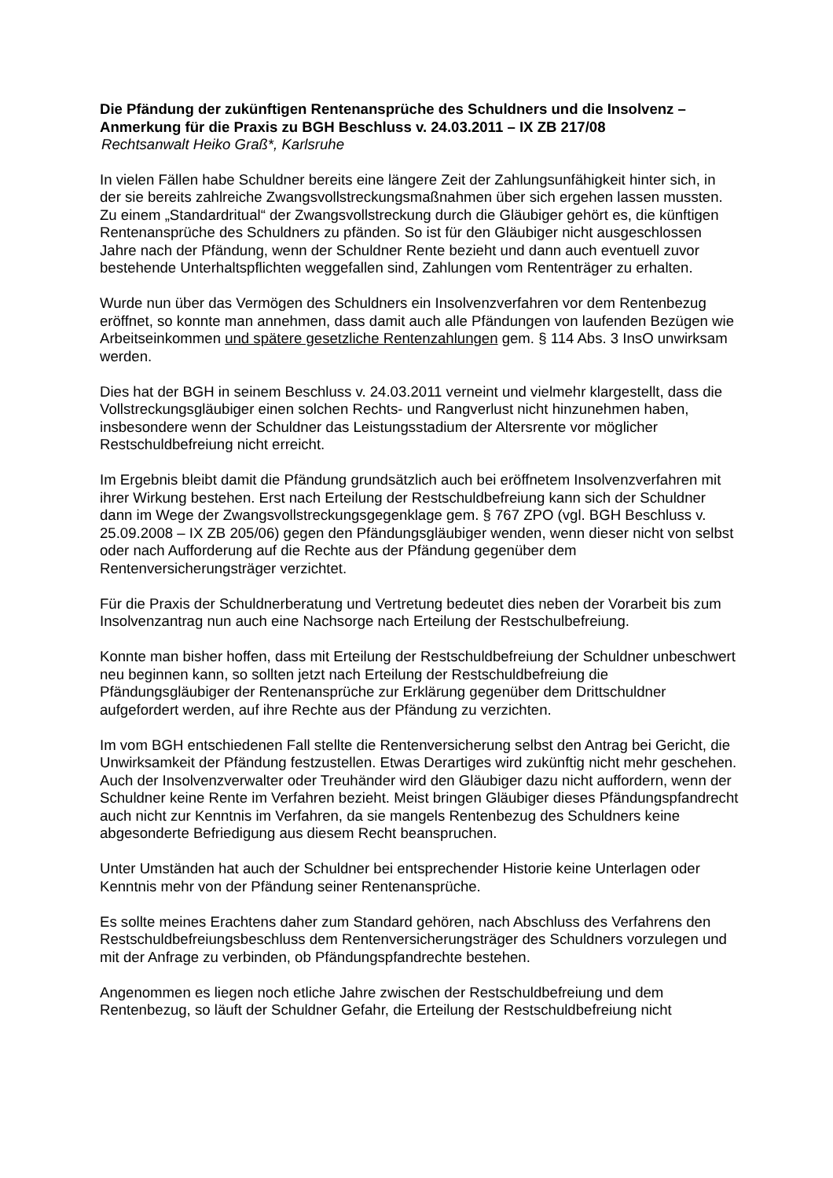Die Pfändung der zukünftigen Rentenansprüche des Schuldners und die Insolvenz – Anmerkung für die Praxis zu BGH Beschluss v. 24.03.2011 – IX ZB 217/08
Rechtsanwalt Heiko Graß*, Karlsruhe
In vielen Fällen habe Schuldner bereits eine längere Zeit der Zahlungsunfähigkeit hinter sich, in der sie bereits zahlreiche Zwangsvollstreckungsmaßnahmen über sich ergehen lassen mussten.
Zu einem „Standardritual“ der Zwangsvollstreckung durch die Gläubiger gehört es, die künftigen Rentenansprüche des Schuldners zu pfänden. So ist für den Gläubiger nicht ausgeschlossen Jahre nach der Pfändung, wenn der Schuldner Rente bezieht und dann auch eventuell zuvor bestehende Unterhaltspflichten weggefallen sind, Zahlungen vom Rententräger zu erhalten.
Wurde nun über das Vermögen des Schuldners ein Insolvenzverfahren vor dem Rentenbezug eröffnet, so konnte man annehmen, dass damit auch alle Pfändungen von laufenden Bezügen wie Arbeitseinkommen und spätere gesetzliche Rentenzahlungen gem. § 114 Abs. 3 InsO unwirksam werden.
Dies hat der BGH in seinem Beschluss v. 24.03.2011 verneint und vielmehr klargestellt, dass die Vollstreckungsgläubiger einen solchen Rechts- und Rangverlust nicht hinzunehmen haben, insbesondere wenn der Schuldner das Leistungsstadium der Altersrente vor möglicher Restschuldbefreiung nicht erreicht.
Im Ergebnis bleibt damit die Pfändung grundsätzlich auch bei eröffnetem Insolvenzverfahren mit ihrer Wirkung bestehen. Erst nach Erteilung der Restschuldbefreiung kann sich der Schuldner dann im Wege der Zwangsvollstreckungsgegenklage gem. § 767 ZPO (vgl. BGH Beschluss v. 25.09.2008 – IX ZB 205/06) gegen den Pfändungsgläubiger wenden, wenn dieser nicht von selbst oder nach Aufforderung auf die Rechte aus der Pfändung gegenüber dem Rentenversicherungsträger verzichtet.
Für die Praxis der Schuldnerberatung und Vertretung bedeutet dies neben der Vorarbeit bis zum Insolvenzantrag nun auch eine Nachsorge nach Erteilung der Restschulbefreiung.
Konnte man bisher hoffen, dass mit Erteilung der Restschuldbefreiung der Schuldner unbeschwert neu beginnen kann, so sollten jetzt nach Erteilung der Restschuldbefreiung die Pfändungsgläubiger der Rentenansprüche zur Erklärung gegenüber dem Drittschuldner aufgefordert werden, auf ihre Rechte aus der Pfändung zu verzichten.
Im vom BGH entschiedenen Fall stellte die Rentenversicherung selbst den Antrag bei Gericht, die Unwirksamkeit der Pfändung festzustellen. Etwas Derartiges wird zukünftig nicht mehr geschehen. Auch der Insolvenzverwalter oder Treuhänder wird den Gläubiger dazu nicht auffordern, wenn der Schuldner keine Rente im Verfahren bezieht. Meist bringen Gläubiger dieses Pfändungspfandrecht auch nicht zur Kenntnis im Verfahren, da sie mangels Rentenbezug des Schuldners keine abgesonderte Befriedigung aus diesem Recht beanspruchen.
Unter Umständen hat auch der Schuldner bei entsprechender Historie keine Unterlagen oder Kenntnis mehr von der Pfändung seiner Rentenansprüche.
Es sollte meines Erachtens daher zum Standard gehören, nach Abschluss des Verfahrens den Restschuldbefreiungsbeschluss dem Rentenversicherungsträger des Schuldners vorzulegen und mit der Anfrage zu verbinden, ob Pfändungspfandrechte bestehen.
Angenommen es liegen noch etliche Jahre zwischen der Restschuldbefreiung und dem Rentenbezug, so läuft der Schuldner Gefahr, die Erteilung der Restschuldbefreiung nicht